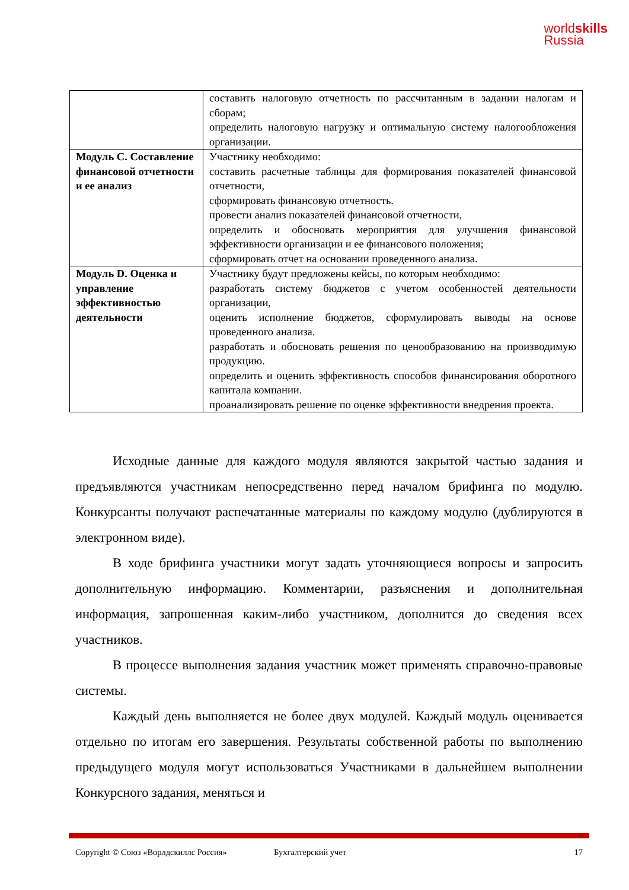worldskills
Russia
| | составить налоговую отчетность по рассчитанным в задании налогам и сборам; определить налоговую нагрузку и оптимальную систему налогообложения организации. |
| Модуль С. Составление финансовой отчетности и ее анализ | Участнику необходимо: составить расчетные таблицы для формирования показателей финансовой отчетности, сформировать финансовую отчетность. провести анализ показателей финансовой отчетности, определить и обосновать мероприятия для улучшения финансовой эффективности организации и ее финансового положения; сформировать отчет на основании проведенного анализа. |
| Модуль D. Оценка и управление эффективностью деятельности | Участнику будут предложены кейсы, по которым необходимо: разработать систему бюджетов с учетом особенностей деятельности организации, оценить исполнение бюджетов, сформулировать выводы на основе проведенного анализа. разработать и обосновать решения по ценообразованию на производимую продукцию. определить и оценить эффективность способов финансирования оборотного капитала компании. проанализировать решение по оценке эффективности внедрения проекта. |
Исходные данные для каждого модуля являются закрытой частью задания и предъявляются участникам непосредственно перед началом брифинга по модулю. Конкурсанты получают распечатанные материалы по каждому модулю (дублируются в электронном виде).
В ходе брифинга участники могут задать уточняющиеся вопросы и запросить дополнительную информацию. Комментарии, разъяснения и дополнительная информация, запрошенная каким-либо участником, дополнится до сведения всех участников.
В процессе выполнения задания участник может применять справочно-правовые системы.
Каждый день выполняется не более двух модулей. Каждый модуль оценивается отдельно по итогам его завершения. Результаты собственной работы по выполнению предыдущего модуля могут использоваться Участниками в дальнейшем выполнении Конкурсного задания, меняться и
Copyright © Союз «Ворлдскиллс Россия» Бухгалтерский учет 17